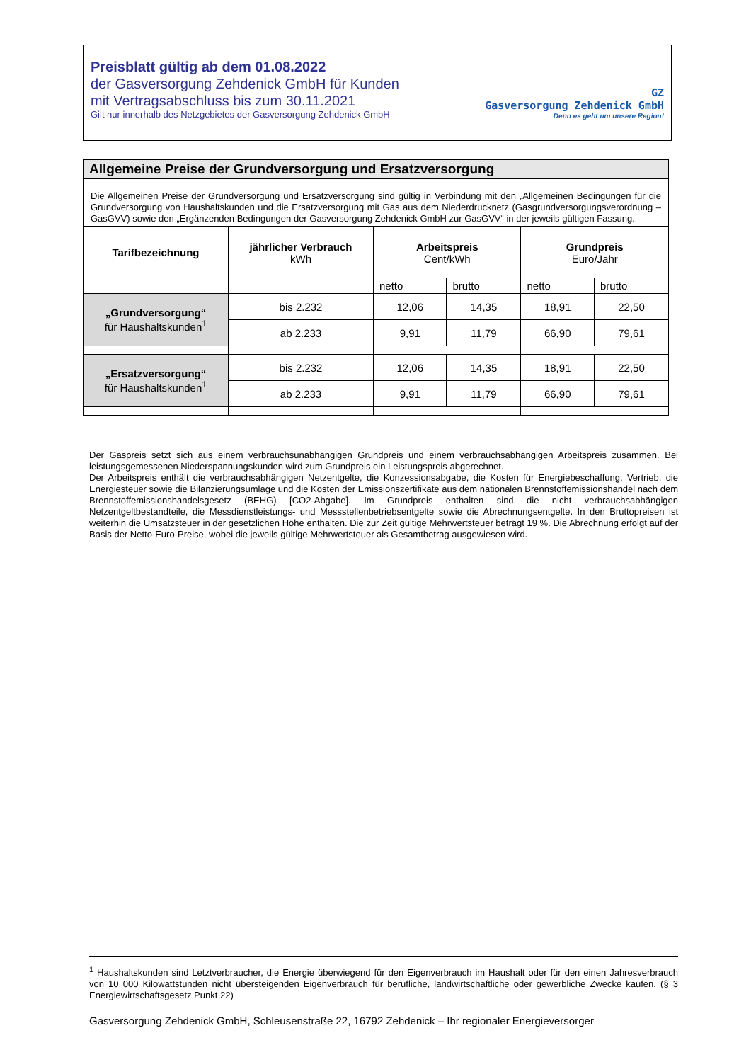Preisblatt gültig ab dem 01.08.2022
der Gasversorgung Zehdenick GmbH für Kunden
mit Vertragsabschluss bis zum 30.11.2021
Gilt nur innerhalb des Netzgebietes der Gasversorgung Zehdenick GmbH
GZ
Gasversorgung Zehdenick GmbH
Denn es geht um unsere Region!
Allgemeine Preise der Grundversorgung und Ersatzversorgung
Die Allgemeinen Preise der Grundversorgung und Ersatzversorgung sind gültig in Verbindung mit den „Allgemeinen Bedingungen für die Grundversorgung von Haushaltskunden und die Ersatzversorgung mit Gas aus dem Niederdrucknetz (Gasgrundversorgungsverordnung – GasGVV) sowie den „Ergänzenden Bedingungen der Gasversorgung Zehdenick GmbH zur GasGVV“ in der jeweils gültigen Fassung.
| Tarifbezeichnung | jährlicher Verbrauch kWh | Arbeitspreis Cent/kWh | | Grundpreis Euro/Jahr | |
| --- | --- | --- | --- | --- | --- |
| | | netto | brutto | netto | brutto |
| „Grundversorgung“ für Haushaltskunden<sup>1</sup> | bis 2.232 | 12,06 | 14,35 | 18,91 | 22,50 |
| | ab 2.233 | 9,91 | 11,79 | 66,90 | 79,61 |
| „Ersatzversorgung“ für Haushaltskunden<sup>1</sup> | bis 2.232 | 12,06 | 14,35 | 18,91 | 22,50 |
| | ab 2.233 | 9,91 | 11,79 | 66,90 | 79,61 |
Der Gaspreis setzt sich aus einem verbrauchsunabhängigen Grundpreis und einem verbrauchsabhängigen Arbeitspreis zusammen. Bei leistungsgemessenen Niederspannungskunden wird zum Grundpreis ein Leistungspreis abgerechnet.
Der Arbeitspreis enthält die verbrauchsabhängigen Netzentgelte, die Konzessionsabgabe, die Kosten für Energiebeschaffung, Vertrieb, die Energiesteuer sowie die Bilanzierungsumlage und die Kosten der Emissionszertifikate aus dem nationalen Brennstoffemissionshandel nach dem Brennstoffemissionshandelsgesetz (BEHG) [CO2-Abgabe]. Im Grundpreis enthalten sind die nicht verbrauchsabhängigen Netzentgeltbestandteile, die Messdienstleistungs- und Messstellenbetriebsentgelte sowie die Abrechnungsentgelte. In den Bruttopreisen ist weiterhin die Umsatzsteuer in der gesetzlichen Höhe enthalten. Die zur Zeit gültige Mehrwertsteuer beträgt 19 %. Die Abrechnung erfolgt auf der Basis der Netto-Euro-Preise, wobei die jeweils gültige Mehrwertsteuer als Gesamtbetrag ausgewiesen wird.
<sup>1</sup> Haushaltskunden sind Letztverbraucher, die Energie überwiegend für den Eigenverbrauch im Haushalt oder für den einen Jahresverbrauch von 10 000 Kilowattstunden nicht übersteigenden Eigenverbrauch für berufliche, landwirtschaftliche oder gewerbliche Zwecke kaufen. (§ 3 Energiewirtschaftsgesetz Punkt 22)
Gasversorgung Zehdenick GmbH, Schleusenstraße 22, 16792 Zehdenick – Ihr regionaler Energieversorger